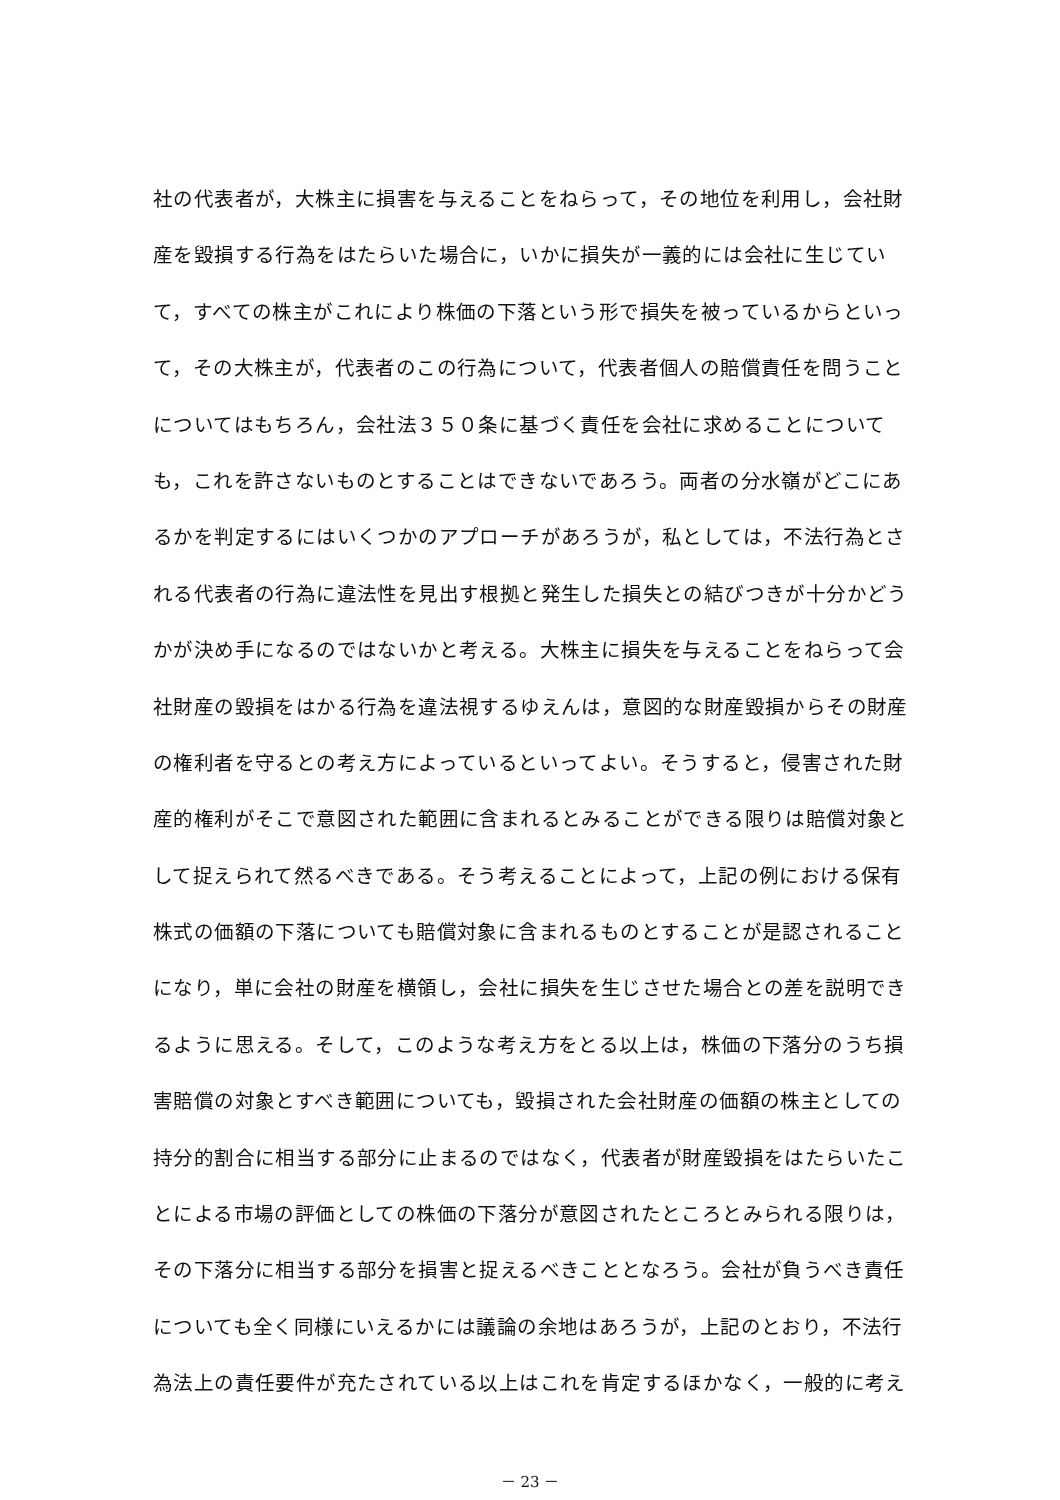社の代表者が，大株主に損害を与えることをねらって，その地位を利用し，会社財
産を毀損する行為をはたらいた場合に，いかに損失が一義的には会社に生じてい
て，すべての株主がこれにより株価の下落という形で損失を被っているからといっ
て，その大株主が，代表者のこの行為について，代表者個人の賠償責任を問うこと
についてはもちろん，会社法３５０条に基づく責任を会社に求めることについて
も，これを許さないものとすることはできないであろう。両者の分水嶺がどこにあ
るかを判定するにはいくつかのアプローチがあろうが，私としては，不法行為とさ
れる代表者の行為に違法性を見出す根拠と発生した損失との結びつきが十分かどう
かが決め手になるのではないかと考える。大株主に損失を与えることをねらって会
社財産の毀損をはかる行為を違法視するゆえんは，意図的な財産毀損からその財産
の権利者を守るとの考え方によっているといってよい。そうすると，侵害された財
産的権利がそこで意図された範囲に含まれるとみることができる限りは賠償対象と
して捉えられて然るべきである。そう考えることによって，上記の例における保有
株式の価額の下落についても賠償対象に含まれるものとすることが是認されること
になり，単に会社の財産を横領し，会社に損失を生じさせた場合との差を説明でき
るように思える。そして，このような考え方をとる以上は，株価の下落分のうち損
害賠償の対象とすべき範囲についても，毀損された会社財産の価額の株主としての
持分的割合に相当する部分に止まるのではなく，代表者が財産毀損をはたらいたこ
とによる市場の評価としての株価の下落分が意図されたところとみられる限りは，
その下落分に相当する部分を損害と捉えるべきこととなろう。会社が負うべき責任
についても全く同様にいえるかには議論の余地はあろうが，上記のとおり，不法行
為法上の責任要件が充たされている以上はこれを肯定するほかなく，一般的に考え
－ 23 －